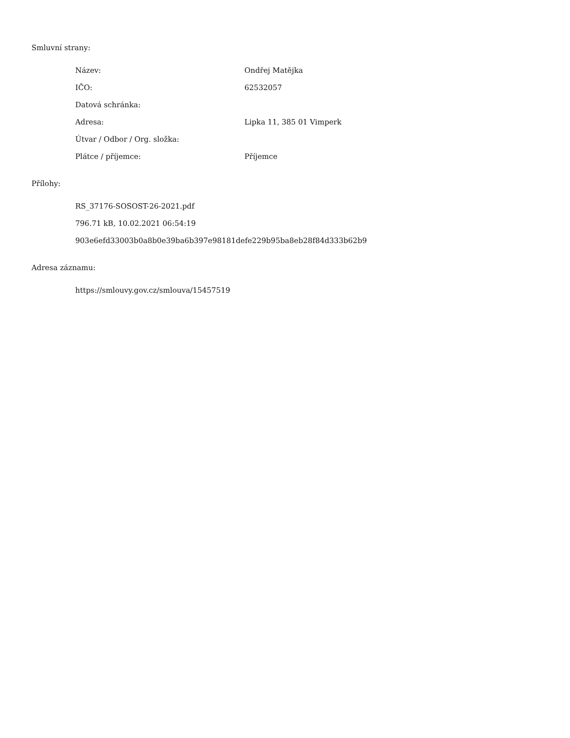Smluvní strany:
| Název: | Ondřej Matějka |
| IČO: | 62532057 |
| Datová schránka: | |
| Adresa: | Lipka 11, 385 01 Vimperk |
| Útvar / Odbor / Org. složka: | |
| Plátce / příjemce: | Příjemce |
Přílohy:
RS_37176-SOSOST-26-2021.pdf
796.71 kB, 10.02.2021 06:54:19
903e6efd33003b0a8b0e39ba6b397e98181defe229b95ba8eb28f84d333b62b9
Adresa záznamu:
https://smlouvy.gov.cz/smlouva/15457519